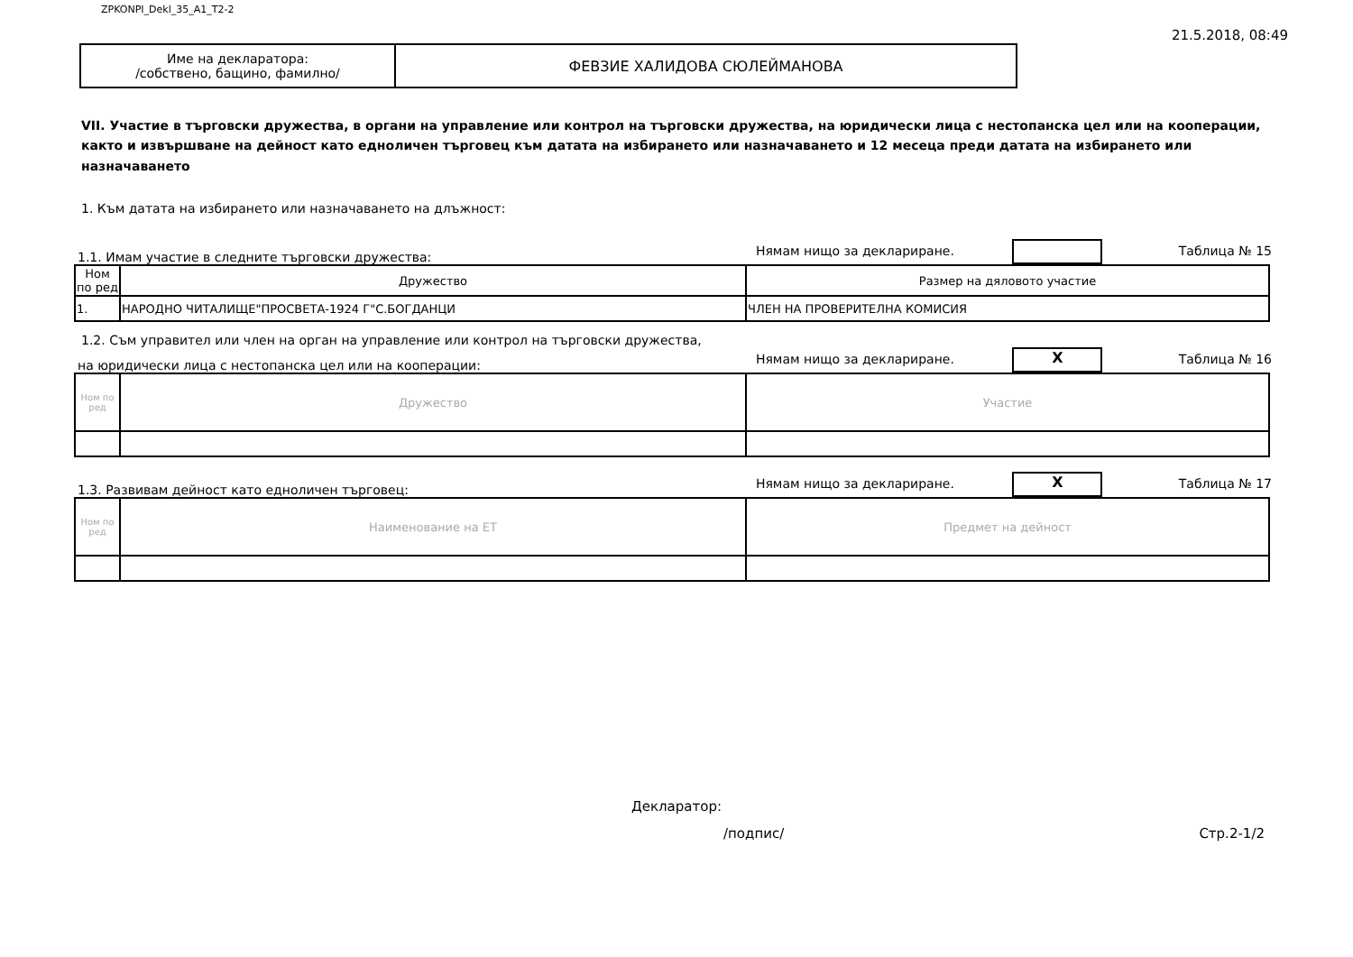ZPKONPI_Dekl_35_A1_T2-2 21.5.2018, 08:49
| Име на декларатора: /собствено, бащино, фамилно/ | ФЕВЗИЕ ХАЛИДОВА СЮЛЕЙМАНОВА |
VII. Участие в търговски дружества, в органи на управление или контрол на търговски дружества, на юридически лица с нестопанска цел или на кооперации, както и извършване на дейност като едноличен търговец към датата на избирането или назначаването и 12 месеца преди датата на избирането или назначаването
1. Към датата на избирането или назначаването на длъжност:
1.1. Имам участие в следните търговски дружества: Нямам нищо за деклариране. Таблица № 15
| Ном по ред | Дружество | Размер на дяловото участие |
| 1. | НАРОДНО ЧИТАЛИЩЕ"ПРОСВЕТА-1924 Г"С.БОГДАНЦИ | ЧЛЕН НА ПРОВЕРИТЕЛНА КОМИСИЯ |
1.2. Съм управител или член на орган на управление или контрол на търговски дружества,
на юридически лица с нестопанска цел или на кооперации: Нямам нищо за деклариране. X Таблица № 16
| Ном по ред | Дружество | Участие |
1.3. Развивам дейност като едноличен търговец: Нямам нищо за деклариране. X Таблица № 17
| Ном по ред | Наименование на ЕТ | Предмет на дейност |
Декларатор:
/подпис/ Стр.2-1/2